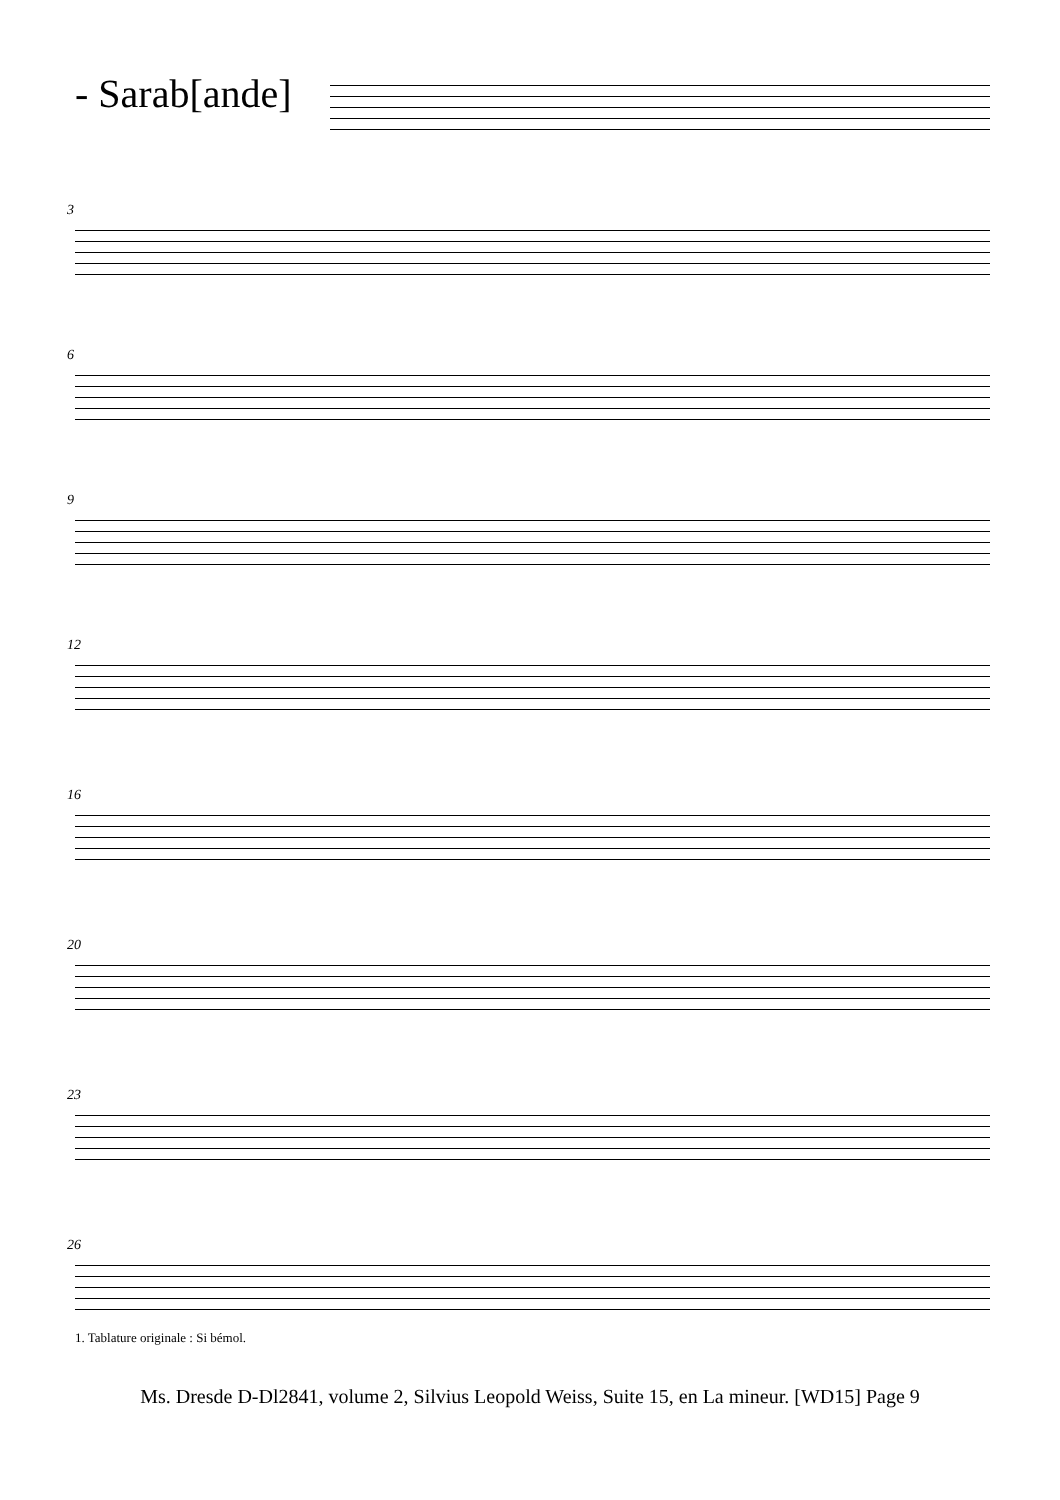- Sarab[ande]
3
6
9
12
16
20
23
26
1. Tablature originale : Si bémol.
Ms. Dresde D-Dl2841, volume 2, Silvius Leopold Weiss, Suite 15, en La mineur. [WD15] Page 9